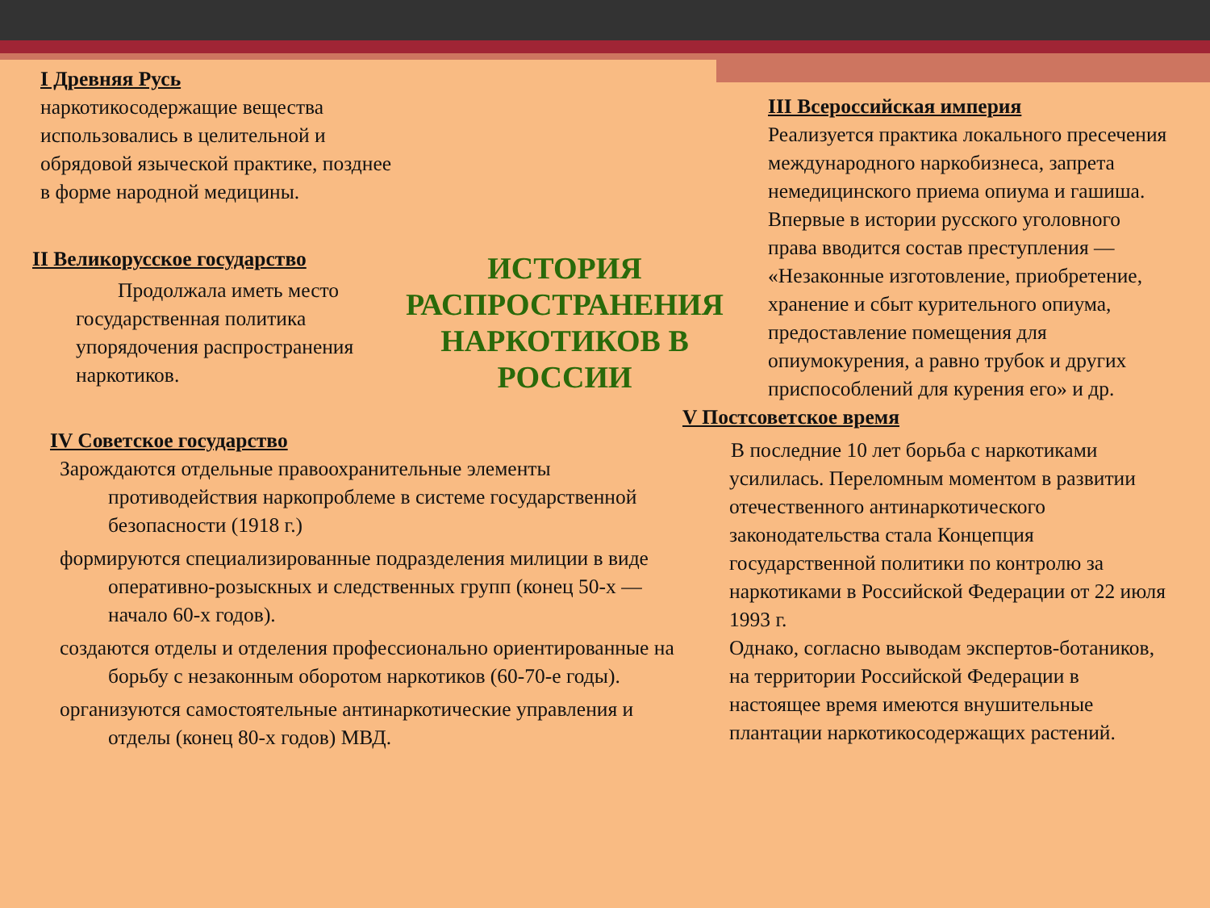I Древняя Русь
наркотикосодержащие вещества использовались в целительной и обрядовой языческой практике, позднее в форме народной медицины.
II Великорусское государство
Продолжала иметь место государственная политика упорядочения распространения наркотиков.
IV Советское государство
Зарождаются отдельные правоохранительные элементы противодействия наркопроблеме в системе государственной безопасности (1918 г.)
формируются специализированные подразделения милиции в виде оперативно-розыскных и следственных групп (конец 50-х — начало 60-х годов).
создаются отделы и отделения профессионально ориентированные на борьбу с незаконным оборотом наркотиков (60-70-е годы).
организуются самостоятельные антинаркотические управления и отделы (конец 80-х годов) МВД.
ИСТОРИЯ РАСПРОСТРАНЕНИЯ НАРКОТИКОВ В РОССИИ
III Всероссийская империя
Реализуется практика локального пресечения международного наркобизнеса, запрета немедицинского приема опиума и гашиша.
Впервые в истории русского уголовного права вводится состав преступления — «Незаконные изготовление, приобретение, хранение и сбыт курительного опиума, предоставление помещения для опиумокурения, а равно трубок и других приспособлений для курения его» и др.
V Постсоветское время
В последние 10 лет борьба с наркотиками усилилась. Переломным моментом в развитии отечественного антинаркотического законодательства стала Концепция государственной политики по контролю за наркотиками в Российской Федерации от 22 июля 1993 г.
Однако, согласно выводам экспертов-ботаников, на территории Российской Федерации в настоящее время имеются внушительные плантации наркотикосодержащих растений.